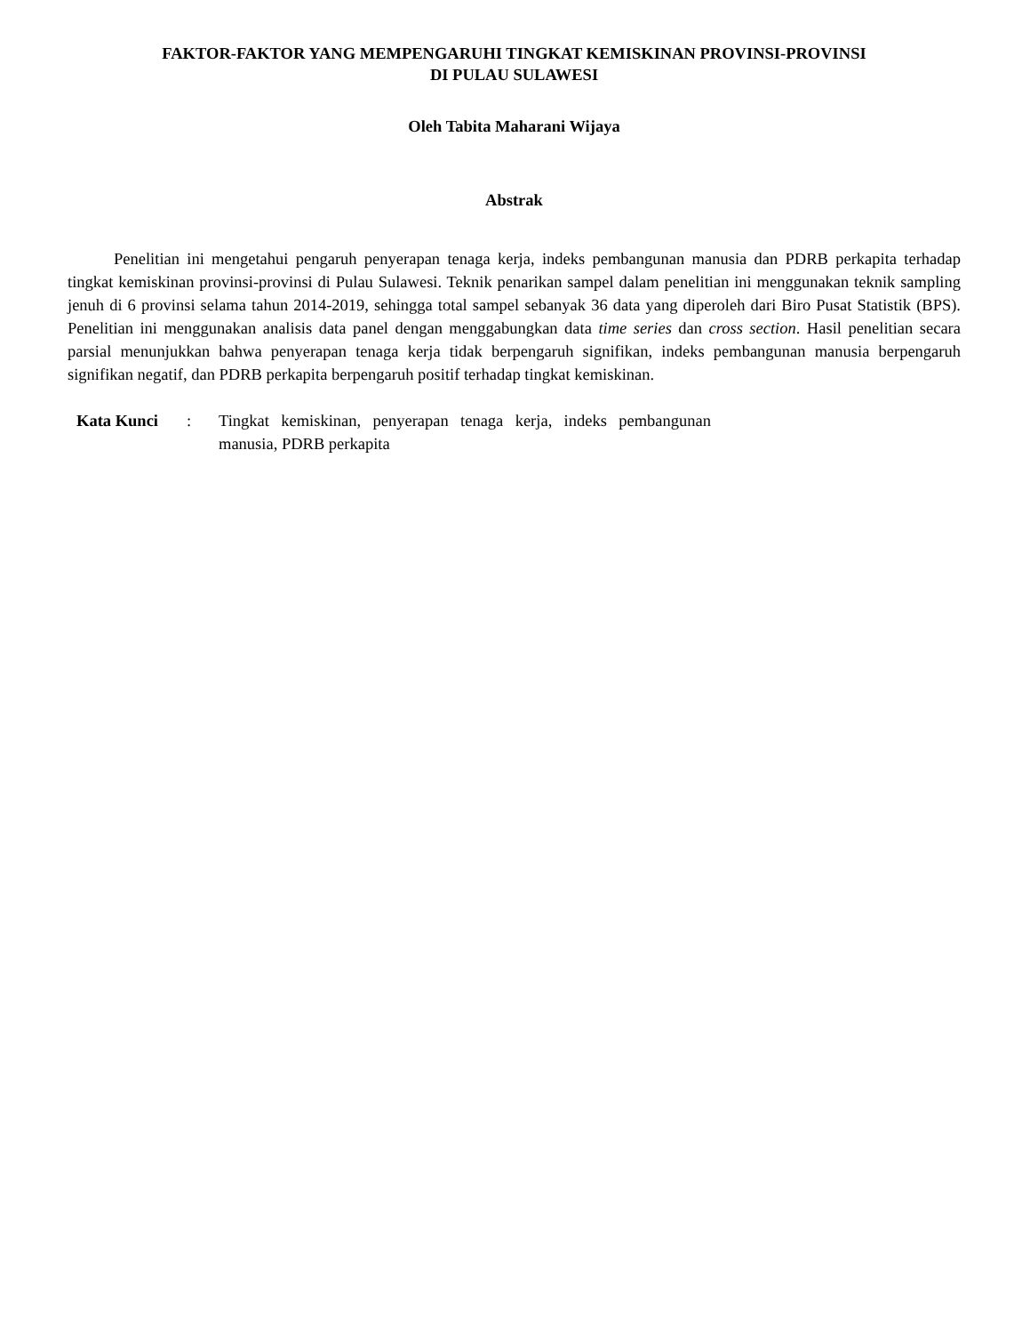FAKTOR-FAKTOR YANG MEMPENGARUHI TINGKAT KEMISKINAN PROVINSI-PROVINSI
DI PULAU SULAWESI
Oleh Tabita Maharani Wijaya
Abstrak
Penelitian ini mengetahui pengaruh penyerapan tenaga kerja, indeks pembangunan manusia dan PDRB perkapita terhadap tingkat kemiskinan provinsi-provinsi di Pulau Sulawesi. Teknik penarikan sampel dalam penelitian ini menggunakan teknik sampling jenuh di 6 provinsi selama tahun 2014-2019, sehingga total sampel sebanyak 36 data yang diperoleh dari Biro Pusat Statistik (BPS). Penelitian ini menggunakan analisis data panel dengan menggabungkan data time series dan cross section. Hasil penelitian secara parsial menunjukkan bahwa penyerapan tenaga kerja tidak berpengaruh signifikan, indeks pembangunan manusia berpengaruh signifikan negatif, dan PDRB perkapita berpengaruh positif terhadap tingkat kemiskinan.
Kata Kunci : Tingkat kemiskinan, penyerapan tenaga kerja, indeks pembangunan manusia, PDRB perkapita